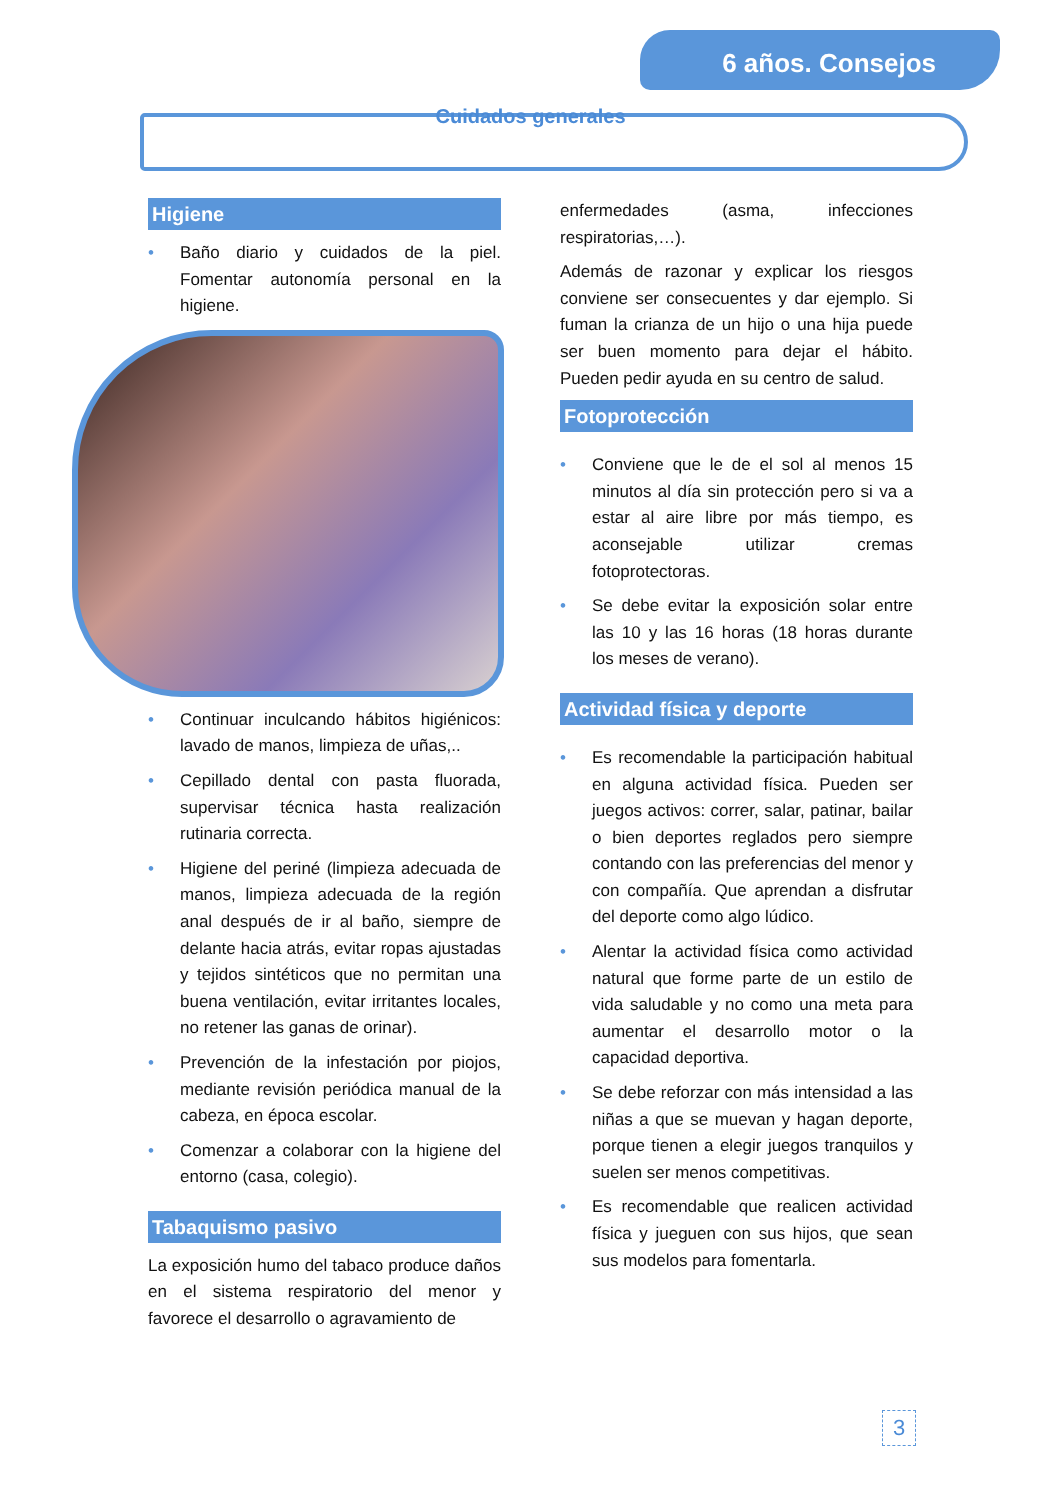6 años. Consejos
Cuidados generales
Higiene
• Baño diario y cuidados de la piel. Fomentar autonomía personal en la higiene.
• Continuar inculcando hábitos higiénicos: lavado de manos, limpieza de uñas,..
• Cepillado dental con pasta fluorada, supervisar técnica hasta realización rutinaria correcta.
• Higiene del periné (limpieza adecuada de manos, limpieza adecuada de la región anal después de ir al baño, siempre de delante hacia atrás, evitar ropas ajustadas y tejidos sintéticos que no permitan una buena ventilación, evitar irritantes locales, no retener las ganas de orinar).
• Prevención de la infestación por piojos, mediante revisión periódica manual de la cabeza, en época escolar.
• Comenzar a colaborar con la higiene del entorno (casa, colegio).
Tabaquismo pasivo
La exposición humo del tabaco produce daños en el sistema respiratorio del menor y favorece el desarrollo o agravamiento de
enfermedades (asma, infecciones respiratorias,…).
Además de razonar y explicar los riesgos conviene ser consecuentes y dar ejemplo. Si fuman la crianza de un hijo o una hija puede ser buen momento para dejar el hábito. Pueden pedir ayuda en su centro de salud.
Fotoprotección
• Conviene que le de el sol al menos 15 minutos al día sin protección pero si va a estar al aire libre por más tiempo, es aconsejable utilizar cremas fotoprotectoras.
• Se debe evitar la exposición solar entre las 10 y las 16 horas (18 horas durante los meses de verano).
Actividad física y deporte
• Es recomendable la participación habitual en alguna actividad física. Pueden ser juegos activos: correr, salar, patinar, bailar o bien deportes reglados pero siempre contando con las preferencias del menor y con compañía. Que aprendan a disfrutar del deporte como algo lúdico.
• Alentar la actividad física como actividad natural que forme parte de un estilo de vida saludable y no como una meta para aumentar el desarrollo motor o la capacidad deportiva.
• Se debe reforzar con más intensidad a las niñas a que se muevan y hagan deporte, porque tienen a elegir juegos tranquilos y suelen ser menos competitivas.
• Es recomendable que realicen actividad física y jueguen con sus hijos, que sean sus modelos para fomentarla.
3